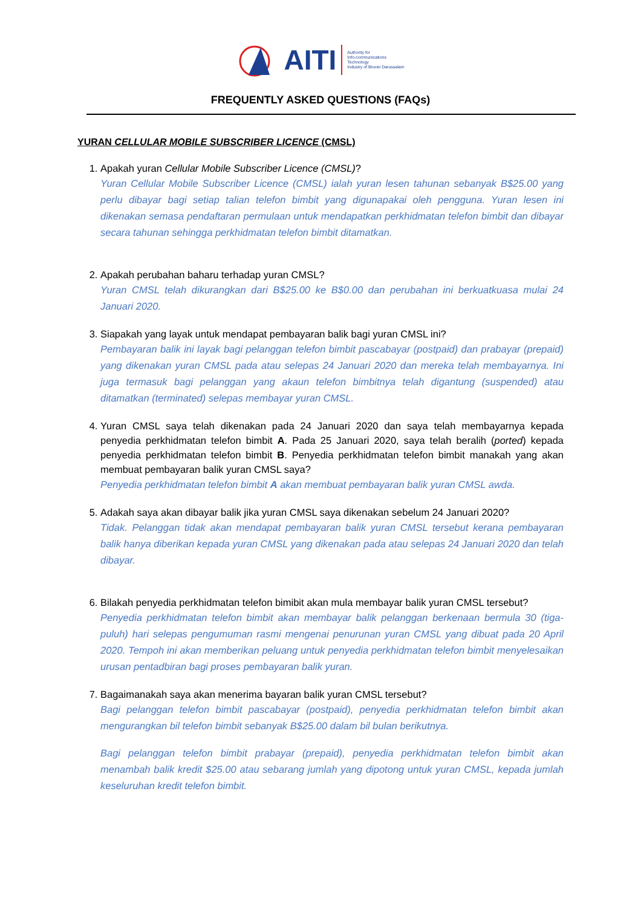AITI Authority for
Info-communications
Technology
Industry of Brunei Darussalam
FREQUENTLY ASKED QUESTIONS (FAQs)
YURAN CELLULAR MOBILE SUBSCRIBER LICENCE (CMSL)
1. Apakah yuran Cellular Mobile Subscriber Licence (CMSL)?
Yuran Cellular Mobile Subscriber Licence (CMSL) ialah yuran lesen tahunan sebanyak B$25.00 yang perlu dibayar bagi setiap talian telefon bimbit yang digunapakai oleh pengguna. Yuran lesen ini dikenakan semasa pendaftaran permulaan untuk mendapatkan perkhidmatan telefon bimbit dan dibayar secara tahunan sehingga perkhidmatan telefon bimbit ditamatkan.
2. Apakah perubahan baharu terhadap yuran CMSL?
Yuran CMSL telah dikurangkan dari B$25.00 ke B$0.00 dan perubahan ini berkuatkuasa mulai 24 Januari 2020.
3. Siapakah yang layak untuk mendapat pembayaran balik bagi yuran CMSL ini?
Pembayaran balik ini layak bagi pelanggan telefon bimbit pascabayar (postpaid) dan prabayar (prepaid) yang dikenakan yuran CMSL pada atau selepas 24 Januari 2020 dan mereka telah membayarnya. Ini juga termasuk bagi pelanggan yang akaun telefon bimbitnya telah digantung (suspended) atau ditamatkan (terminated) selepas membayar yuran CMSL.
4. Yuran CMSL saya telah dikenakan pada 24 Januari 2020 dan saya telah membayarnya kepada penyedia perkhidmatan telefon bimbit A. Pada 25 Januari 2020, saya telah beralih (ported) kepada penyedia perkhidmatan telefon bimbit B. Penyedia perkhidmatan telefon bimbit manakah yang akan membuat pembayaran balik yuran CMSL saya?
Penyedia perkhidmatan telefon bimbit A akan membuat pembayaran balik yuran CMSL awda.
5. Adakah saya akan dibayar balik jika yuran CMSL saya dikenakan sebelum 24 Januari 2020?
Tidak. Pelanggan tidak akan mendapat pembayaran balik yuran CMSL tersebut kerana pembayaran balik hanya diberikan kepada yuran CMSL yang dikenakan pada atau selepas 24 Januari 2020 dan telah dibayar.
6. Bilakah penyedia perkhidmatan telefon bimibit akan mula membayar balik yuran CMSL tersebut?
Penyedia perkhidmatan telefon bimbit akan membayar balik pelanggan berkenaan bermula 30 (tiga-puluh) hari selepas pengumuman rasmi mengenai penurunan yuran CMSL yang dibuat pada 20 April 2020. Tempoh ini akan memberikan peluang untuk penyedia perkhidmatan telefon bimbit menyelesaikan urusan pentadbiran bagi proses pembayaran balik yuran.
7. Bagaimanakah saya akan menerima bayaran balik yuran CMSL tersebut?
Bagi pelanggan telefon bimbit pascabayar (postpaid), penyedia perkhidmatan telefon bimbit akan mengurangkan bil telefon bimbit sebanyak B$25.00 dalam bil bulan berikutnya.
Bagi pelanggan telefon bimbit prabayar (prepaid), penyedia perkhidmatan telefon bimbit akan menambah balik kredit $25.00 atau sebarang jumlah yang dipotong untuk yuran CMSL, kepada jumlah keseluruhan kredit telefon bimbit.